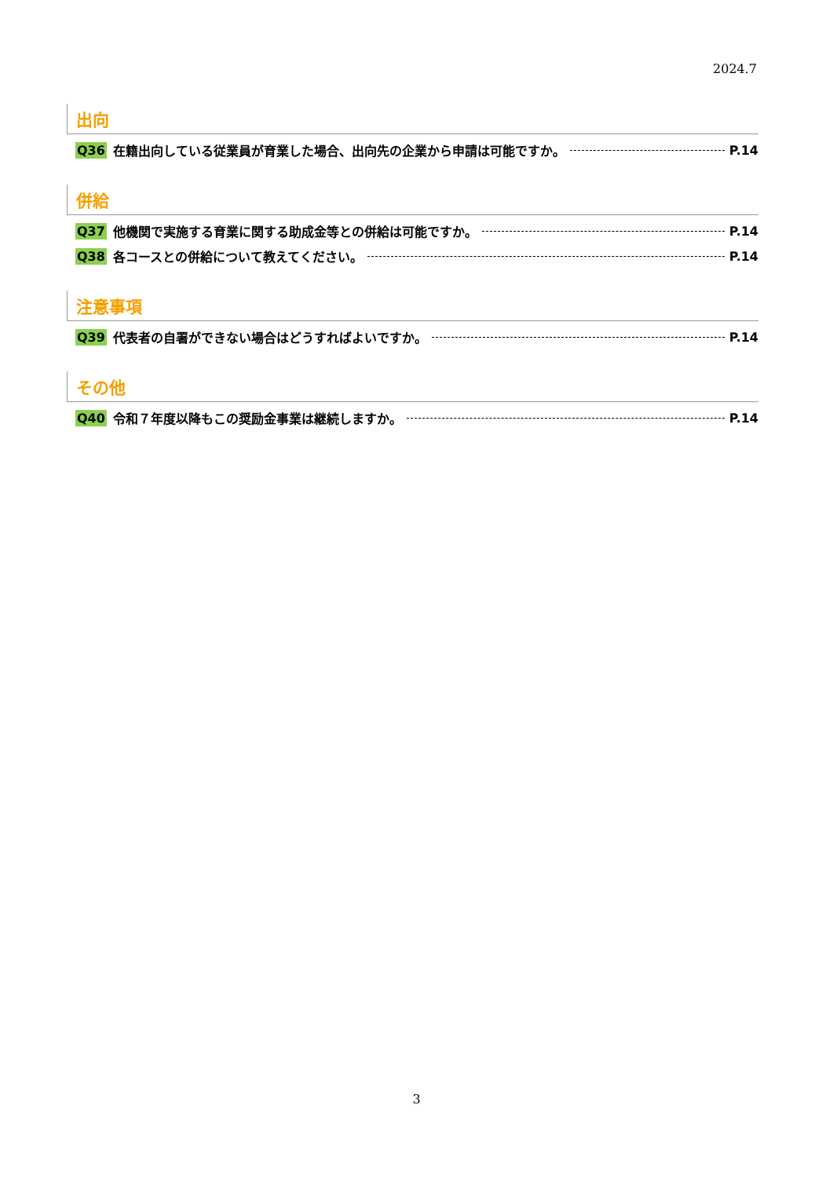2024.7
出向
Q36 在籍出向している従業員が育業した場合、出向先の企業から申請は可能ですか。 P.14
併給
Q37 他機関で実施する育業に関する助成金等との併給は可能ですか。 P.14
Q38 各コースとの併給について教えてください。 P.14
注意事項
Q39 代表者の自署ができない場合はどうすればよいですか。 P.14
その他
Q40 令和７年度以降もこの奨励金事業は継続しますか。 P.14
3